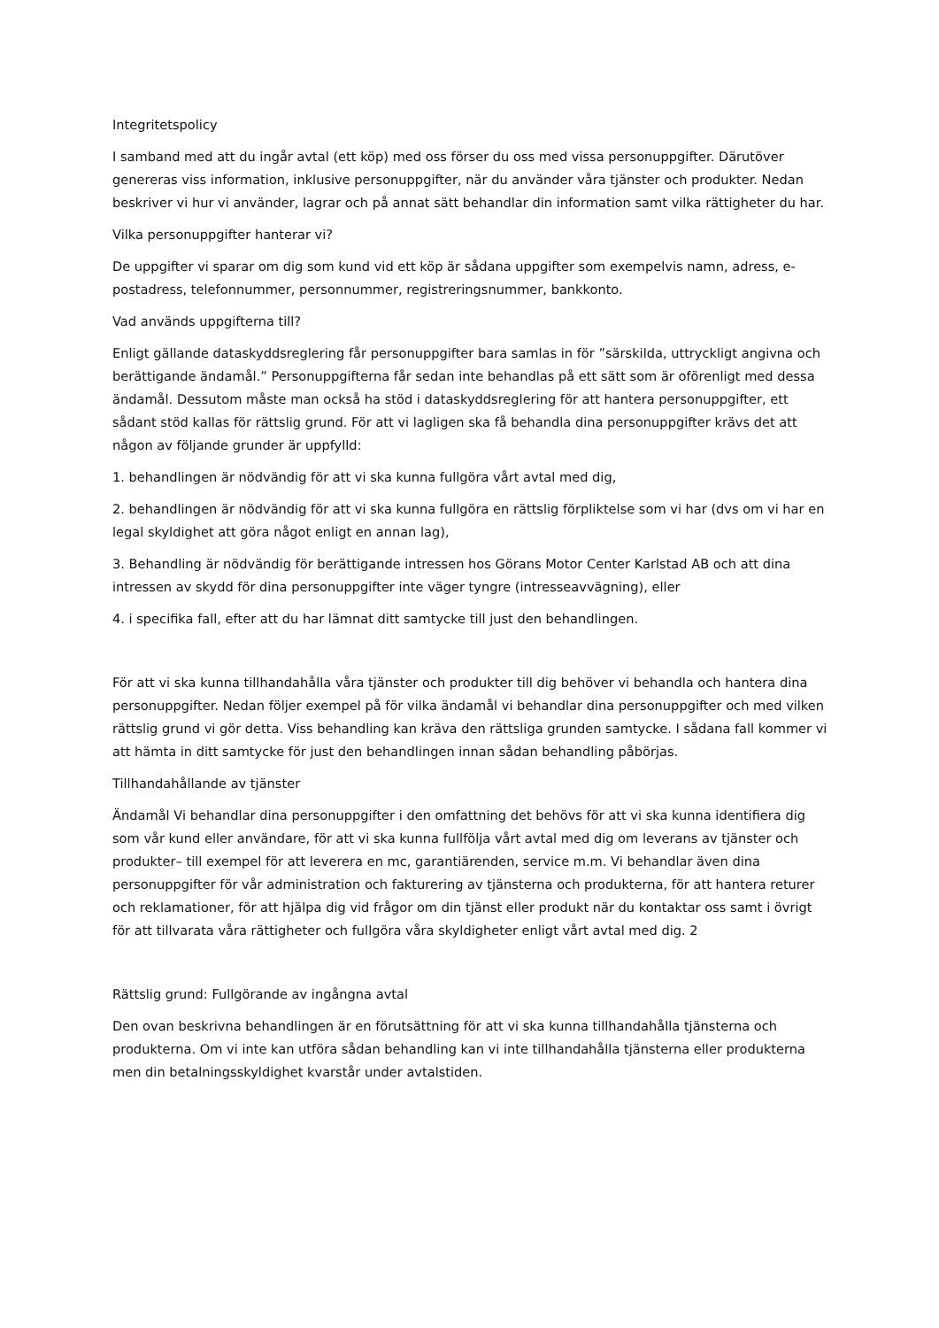Integritetspolicy
I samband med att du ingår avtal (ett köp) med oss förser du oss med vissa personuppgifter. Därutöver genereras viss information, inklusive personuppgifter, när du använder våra tjänster och produkter. Nedan beskriver vi hur vi använder, lagrar och på annat sätt behandlar din information samt vilka rättigheter du har.
Vilka personuppgifter hanterar vi?
De uppgifter vi sparar om dig som kund vid ett köp är sådana uppgifter som exempelvis namn, adress, e-postadress, telefonnummer, personnummer, registreringsnummer, bankkonto.
Vad används uppgifterna till?
Enligt gällande dataskyddsreglering får personuppgifter bara samlas in för ”särskilda, uttryckligt angivna och berättigande ändamål.” Personuppgifterna får sedan inte behandlas på ett sätt som är oförenligt med dessa ändamål. Dessutom måste man också ha stöd i dataskyddsreglering för att hantera personuppgifter, ett sådant stöd kallas för rättslig grund. För att vi lagligen ska få behandla dina personuppgifter krävs det att någon av följande grunder är uppfylld:
1. behandlingen är nödvändig för att vi ska kunna fullgöra vårt avtal med dig,
2. behandlingen är nödvändig för att vi ska kunna fullgöra en rättslig förpliktelse som vi har (dvs om vi har en legal skyldighet att göra något enligt en annan lag),
3. Behandling är nödvändig för berättigande intressen hos Görans Motor Center Karlstad AB och att dina intressen av skydd för dina personuppgifter inte väger tyngre (intresseavvägning), eller
4. i specifika fall, efter att du har lämnat ditt samtycke till just den behandlingen.
För att vi ska kunna tillhandahålla våra tjänster och produkter till dig behöver vi behandla och hantera dina personuppgifter. Nedan följer exempel på för vilka ändamål vi behandlar dina personuppgifter och med vilken rättslig grund vi gör detta. Viss behandling kan kräva den rättsliga grunden samtycke. I sådana fall kommer vi att hämta in ditt samtycke för just den behandlingen innan sådan behandling påbörjas.
Tillhandahållande av tjänster
Ändamål Vi behandlar dina personuppgifter i den omfattning det behövs för att vi ska kunna identifiera dig som vår kund eller användare, för att vi ska kunna fullfölja vårt avtal med dig om leverans av tjänster och produkter– till exempel för att leverera en mc, garantiärenden, service m.m. Vi behandlar även dina personuppgifter för vår administration och fakturering av tjänsterna och produkterna, för att hantera returer och reklamationer, för att hjälpa dig vid frågor om din tjänst eller produkt när du kontaktar oss samt i övrigt för att tillvarata våra rättigheter och fullgöra våra skyldigheter enligt vårt avtal med dig. 2
Rättslig grund: Fullgörande av ingångna avtal
Den ovan beskrivna behandlingen är en förutsättning för att vi ska kunna tillhandahålla tjänsterna och produkterna. Om vi inte kan utföra sådan behandling kan vi inte tillhandahålla tjänsterna eller produkterna men din betalningsskyldighet kvarstår under avtalstiden.